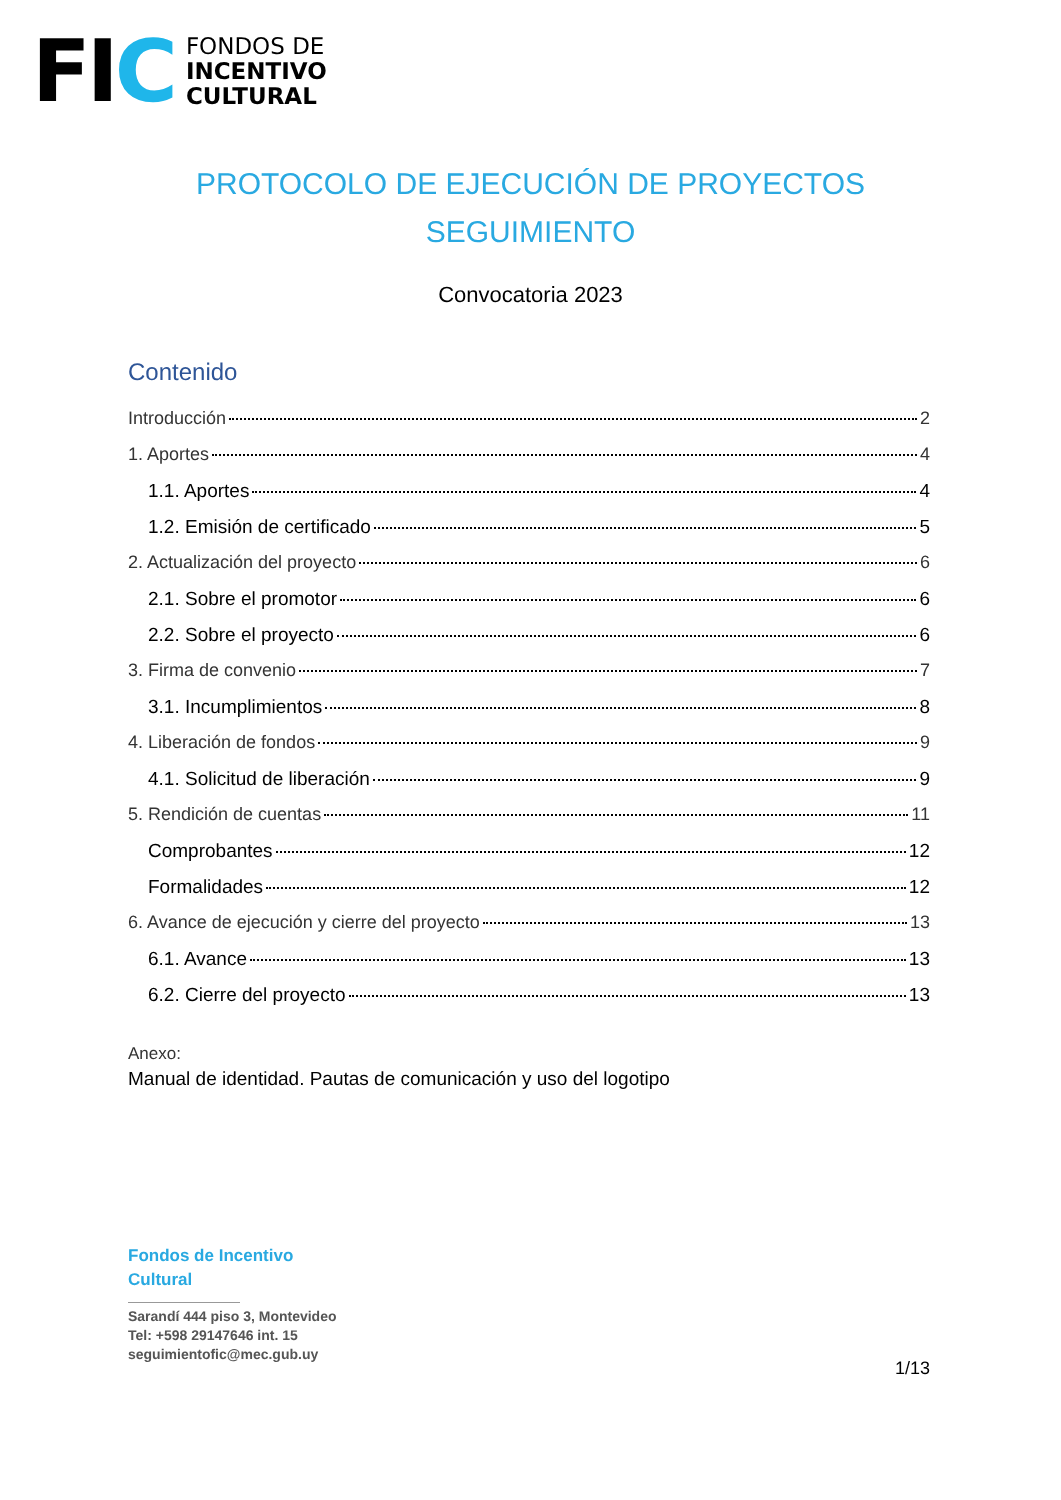FIC
FONDOS DE
INCENTIVO
CULTURAL
PROTOCOLO DE EJECUCIÓN DE PROYECTOS
SEGUIMIENTO
Convocatoria 2023
Contenido
Introducción 2
1. Aportes 4
1.1. Aportes 4
1.2. Emisión de certificado 5
2. Actualización del proyecto 6
2.1. Sobre el promotor 6
2.2. Sobre el proyecto 6
3. Firma de convenio 7
3.1. Incumplimientos 8
4. Liberación de fondos 9
4.1. Solicitud de liberación 9
5. Rendición de cuentas 11
Comprobantes 12
Formalidades 12
6. Avance de ejecución y cierre del proyecto 13
6.1. Avance 13
6.2. Cierre del proyecto 13
Anexo:
Manual de identidad. Pautas de comunicación y uso del logotipo
Fondos de Incentivo
Cultural
Sarandí 444 piso 3, Montevideo
Tel: +598 29147646 int. 15
seguimientofic@mec.gub.uy
1/13